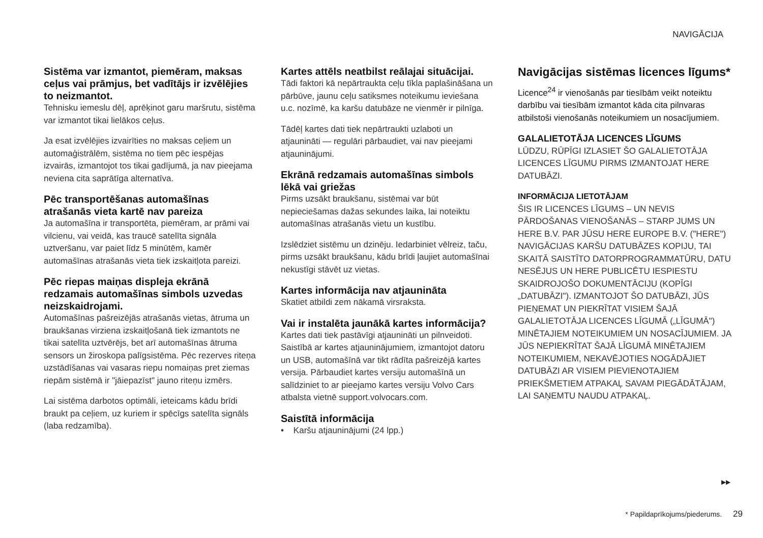NAVIGĀCIJA
Sistēma var izmantot, piemēram, maksas ceļus vai prāmjus, bet vadītājs ir izvēlējies to neizmantot.
Tehnisku iemeslu dēļ, aprēķinot garu maršrutu, sistēma var izmantot tikai lielākos ceļus.
Ja esat izvēlējies izvairīties no maksas ceļiem un automaģistrālēm, sistēma no tiem pēc iespējas izvairās, izmantojot tos tikai gadījumā, ja nav pieejama neviena cita saprātīga alternatīva.
Pēc transportēšanas automašīnas atrašanās vieta kartē nav pareiza
Ja automašīna ir transportēta, piemēram, ar prāmi vai vilcienu, vai veidā, kas traucē satelīta signāla uztveršanu, var paiet līdz 5 minūtēm, kamēr automašīnas atrašanās vieta tiek izskaitļota pareizi.
Pēc riepas maiņas displeja ekrānā redzamais automašīnas simbols uzvedas neizskaidrojami.
Automašīnas pašreizējās atrašanās vietas, ātruma un braukšanas virziena izskaitļošanā tiek izmantots ne tikai satelīta uztvērējs, bet arī automašīnas ātruma sensors un žiroskopa palīgsistēma. Pēc rezerves riteņa uzstādīšanas vai vasaras riepu nomaiņas pret ziemas riepām sistēmā ir "jāiepazīst" jauno riteņu izmērs.
Lai sistēma darbotos optimāli, ieteicams kādu brīdi braukt pa ceļiem, uz kuriem ir spēcīgs satelīta signāls (laba redzamība).
Kartes attēls neatbilst reālajai situācijai.
Tādi faktori kā nepārtraukta ceļu tīkla paplašināšana un pārbūve, jaunu ceļu satiksmes noteikumu ieviešana u.c. nozīmē, ka karšu datubāze ne vienmēr ir pilnīga.
Tādēļ kartes dati tiek nepārtraukti uzlaboti un atjaunināti — regulāri pārbaudiet, vai nav pieejami atjauninājumi.
Ekrānā redzamais automašīnas simbols lēkā vai griežas
Pirms uzsākt braukšanu, sistēmai var būt nepieciešamas dažas sekundes laika, lai noteiktu automašīnas atrašanās vietu un kustību.
Izslēdziet sistēmu un dzinēju. Iedarbiniet vēlreiz, taču, pirms uzsākt braukšanu, kādu brīdi ļaujiet automašīnai nekustīgi stāvēt uz vietas.
Kartes informācija nav atjaunināta
Skatiet atbildi zem nākamā virsraksta.
Vai ir instalēta jaunākā kartes informācija?
Kartes dati tiek pastāvīgi atjaunināti un pilnveidoti. Saistībā ar kartes atjauninājumiem, izmantojot datoru un USB, automašīnā var tikt rādīta pašreizējā kartes versija. Pārbaudiet kartes versiju automašīnā un salīdziniet to ar pieejamo kartes versiju Volvo Cars atbalsta vietnē support.volvocars.com.
Saistītā informācija
• Karšu atjauninājumi (24 lpp.)
Navigācijas sistēmas licences līgums*
Licence<sup>24</sup> ir vienošanās par tiesībām veikt noteiktu darbību vai tiesībām izmantot kāda cita pilnvaras atbilstoši vienošanās noteikumiem un nosacījumiem.
GALALIETOTĀJA LICENCES LĪGUMS
LŪDZU, RŪPĪGI IZLASIET ŠO GALALIETOTĀJA LICENCES LĪGUMU PIRMS IZMANTOJAT HERE DATUBĀZI.
INFORMĀCIJA LIETOTĀJAM
ŠIS IR LICENCES LĪGUMS – UN NEVIS PĀRDOŠANAS VIENOŠANĀS – STARP JUMS UN HERE B.V. PAR JŪSU HERE EUROPE B.V. ("HERE") NAVIGĀCIJAS KARŠU DATUBĀZES KOPIJU, TAI SKAITĀ SAISTĪTO DATORPROGRAMMATŪRU, DATU NESĒJUS UN HERE PUBLICĒTU IESPIESTU SKAIDROJOŠO DOKUMENTĀCIJU (KOPĪGI „DATUBĀZI"). IZMANTOJOT ŠO DATUBĀZI, JŪS PIEŅEMAT UN PIEKRĪTAT VISIEM ŠAJĀ GALALIETOTĀJA LICENCES LĪGUMĀ („LĪGUMĀ") MINĒTAJIEM NOTEIKUMIEM UN NOSACĪJUMIEM. JA JŪS NEPIEKRĪTAT ŠAJĀ LĪGUMĀ MINĒTAJIEM NOTEIKUMIEM, NEKAVĒJOTIES NOGĀDĀJIET DATUBĀZI AR VISIEM PIEVIENOTAJIEM PRIEKŠMETIEM ATPAKAĻ SAVAM PIEGĀDĀTĀJAM, LAI SAŅEMTU NAUDU ATPAKAĻ.
▶▶
* Papildaprīkojums/piederums. 29